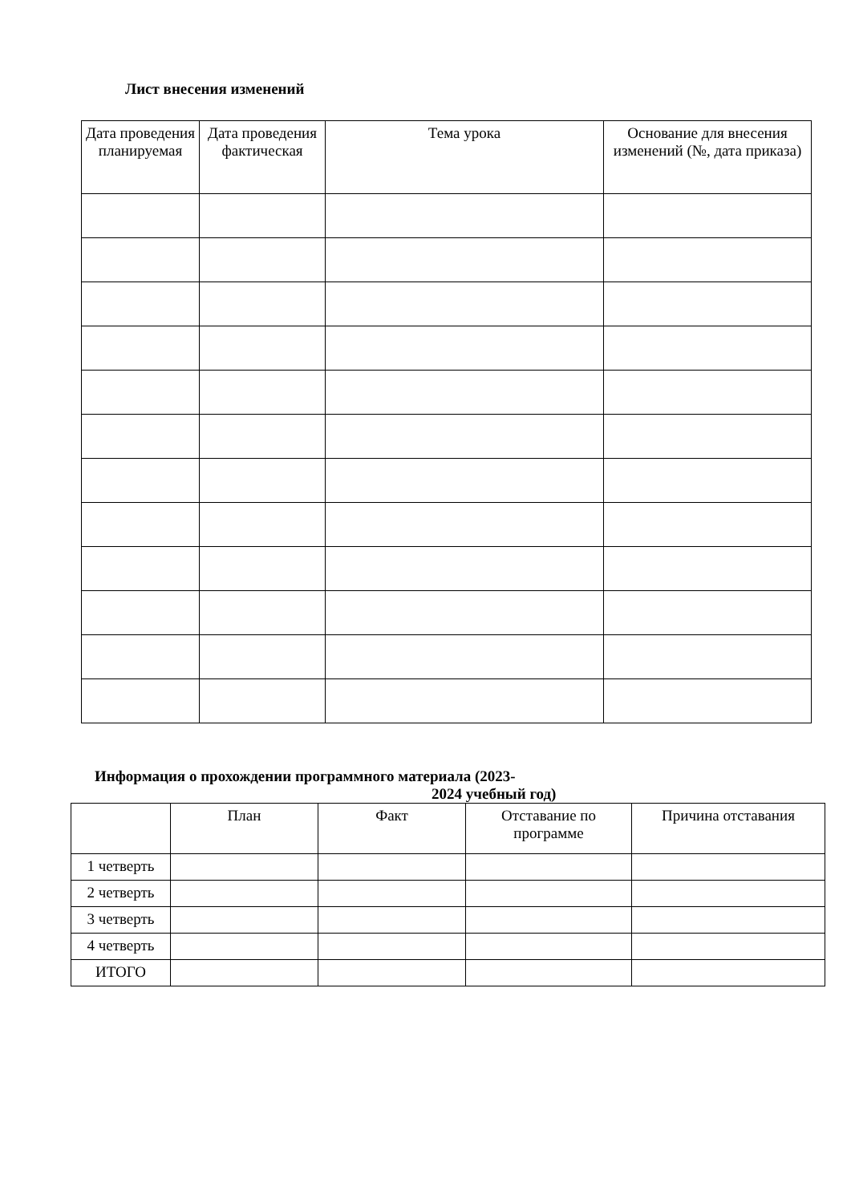Лист внесения изменений
| Дата проведения планируемая | Дата проведения фактическая | Тема урока | Основание для внесения изменений (№, дата приказа) |
| --- | --- | --- | --- |
Информация о прохождении программного материала (2023-
2024 учебный год)
| | План | Факт | Отставание по программе | Причина отставания |
| --- | --- | --- | --- | --- |
| 1 четверть | | | | |
| 2 четверть | | | | |
| 3 четверть | | | | |
| 4 четверть | | | | |
| ИТОГО | | | | |